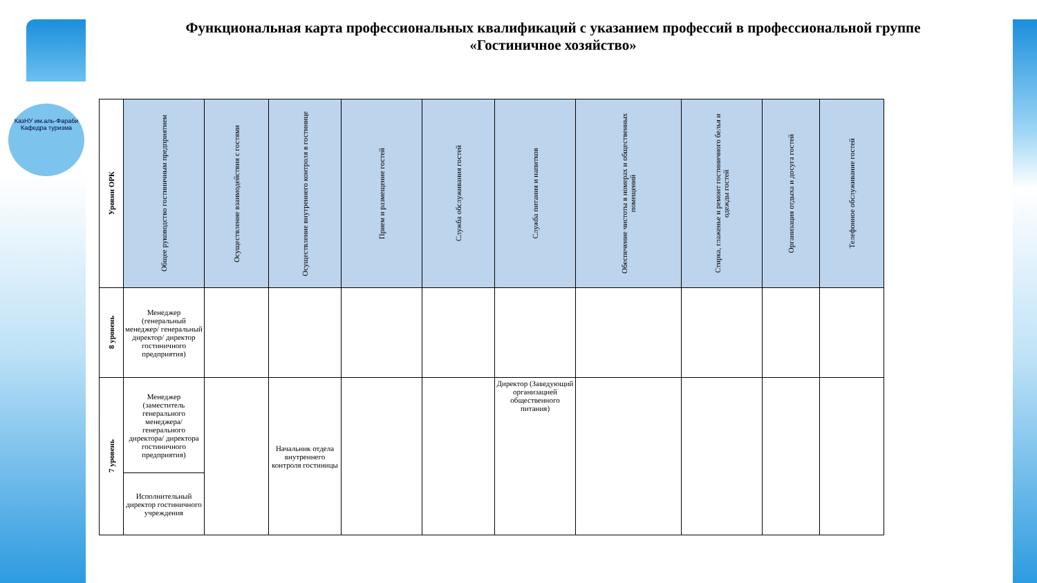КазНУ им.аль-Фараби
Кафедра туризма
Функциональная карта профессиональных квалификаций с указанием профессий в профессиональной группе «Гостиничное хозяйство»
| Уровни ОРК | Общее руководство гостиничным предприятием | Осуществление взаимодействия с гостями | Осуществление внутреннего контроля в гостинице | Прием и размещение гостей | Служба обслуживания гостей | Служба питания и напитков | Обеспечение чистоты в номерах и общественных помещений | Стирка, глаженье и ремонт гостиничного белья и одежды гостей | Организация отдыха и досуга гостей | Телефонное обслуживание гостей |
| --- | --- | --- | --- | --- | --- | --- | --- | --- | --- | --- |
| 8 уровень | Менеджер (генеральный менеджер/ генеральный директор/ директор гостиничного предприятия) | | | | | | | | | |
| 7 уровень | Менеджер (заместитель генерального менеджера/ генерального директора/ директора гостиничного предприятия) | | Начальник отдела внутреннего контроля гостиницы | | | Директор (Заведующий организацией общественного питания) | | | | |
| | Исполнительный директор гостиничного учреждения | | | | | | | | | |